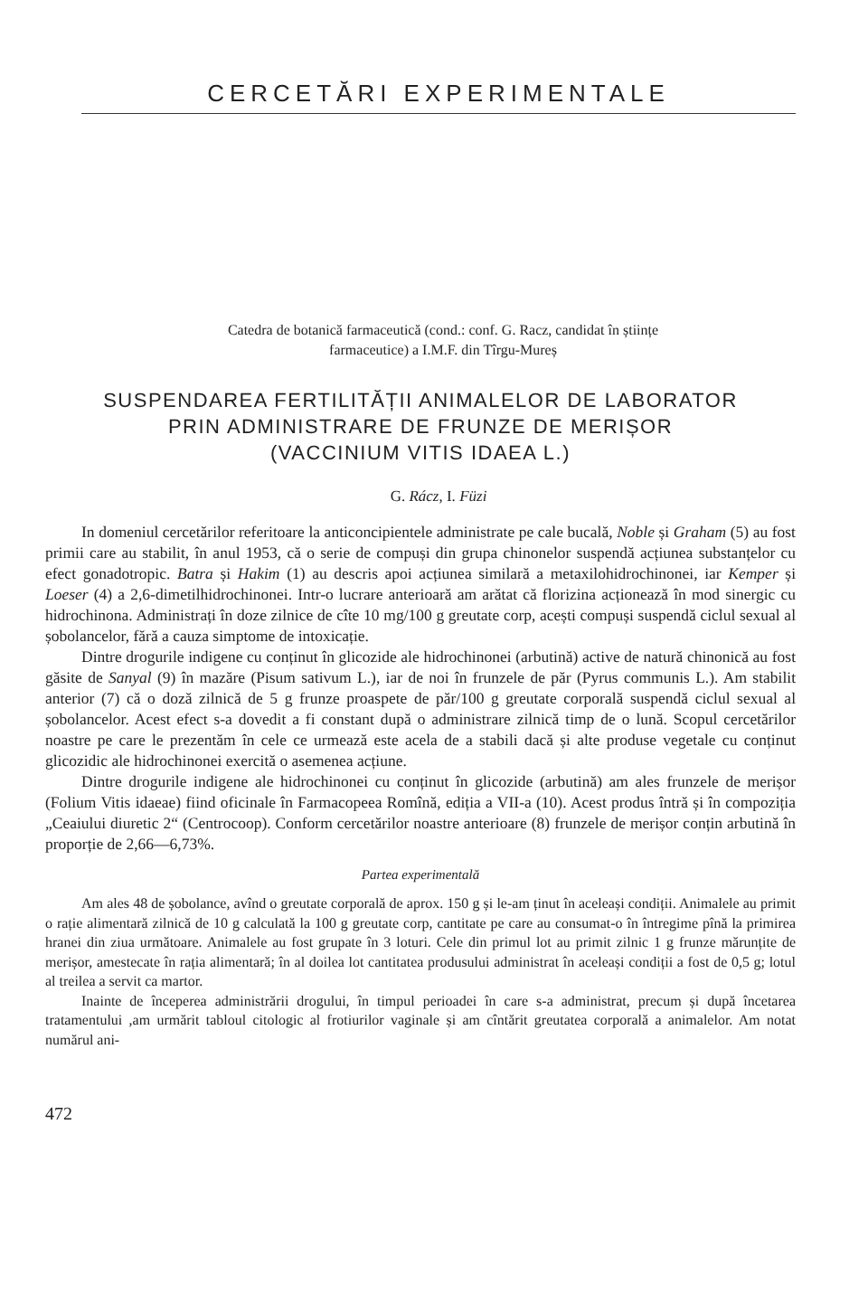CERCETĂRI EXPERIMENTALE
Catedra de botanică farmaceutică (cond.: conf. G. Racz, candidat în științe
farmaceutice) a I.M.F. din Tîrgu-Mureș
SUSPENDAREA FERTILITĂȚII ANIMALELOR DE LABORATOR
PRIN ADMINISTRARE DE FRUNZE DE MERIȘOR
(VACCINIUM VITIS IDAEA L.)
G. Rácz, I. Füzi
In domeniul cercetărilor referitoare la anticoncipientele administrate pe cale bucală, Noble și Graham (5) au fost primii care au stabilit, în anul 1953, că o serie de compuși din grupa chinonelor suspendă acțiunea substanțelor cu efect gonadotropic. Batra și Hakim (1) au descris apoi acțiunea similară a metaxilohidrochinonei, iar Kemper și Loeser (4) a 2,6-dimetilhidrochinonei. Intr-o lucrare anterioară am arătat că florizina acționează în mod sinergic cu hidrochinona. Administrați în doze zilnice de cîte 10 mg/100 g greutate corp, acești compuși suspendă ciclul sexual al șobolancelor, fără a cauza simptome de intoxicație.
Dintre drogurile indigene cu conținut în glicozide ale hidrochinonei (arbutină) active de natură chinonică au fost găsite de Sanyal (9) în mazăre (Pisum sativum L.), iar de noi în frunzele de păr (Pyrus communis L.). Am stabilit anterior (7) că o doză zilnică de 5 g frunze proaspete de păr/100 g greutate corporală suspendă ciclul sexual al șobolancelor. Acest efect s-a dovedit a fi constant după o administrare zilnică timp de o lună. Scopul cercetărilor noastre pe care le prezentăm în cele ce urmează este acela de a stabili dacă și alte produse vegetale cu conținut glicozidic ale hidrochinonei exercită o asemenea acțiune.
Dintre drogurile indigene ale hidrochinonei cu conținut în glicozide (arbutină) am ales frunzele de merișor (Folium Vitis idaeae) fiind oficinale în Farmacopeea Romînă, ediția a VII-a (10). Acest produs întră și în compoziția „Ceaiului diuretic 2“ (Centrocoop). Conform cercetărilor noastre anterioare (8) frunzele de merișor conțin arbutină în proporție de 2,66—6,73%.
Partea experimentală
Am ales 48 de șobolance, avînd o greutate corporală de aprox. 150 g și le-am ținut în aceleași condiții. Animalele au primit o rație alimentară zilnică de 10 g calculată la 100 g greutate corp, cantitate pe care au consumat-o în întregime pînă la primirea hranei din ziua următoare. Animalele au fost grupate în 3 loturi. Cele din primul lot au primit zilnic 1 g frunze mărunțite de merișor, amestecate în rația alimentară; în al doilea lot cantitatea produsului administrat în aceleași condiții a fost de 0,5 g; lotul al treilea a servit ca martor.
Inainte de începerea administrării drogului, în timpul perioadei în care s-a administrat, precum și după încetarea tratamentului ,am urmărit tabloul citologic al frotiurilor vaginale și am cîntărit greutatea corporală a animalelor. Am notat numărul ani-
472